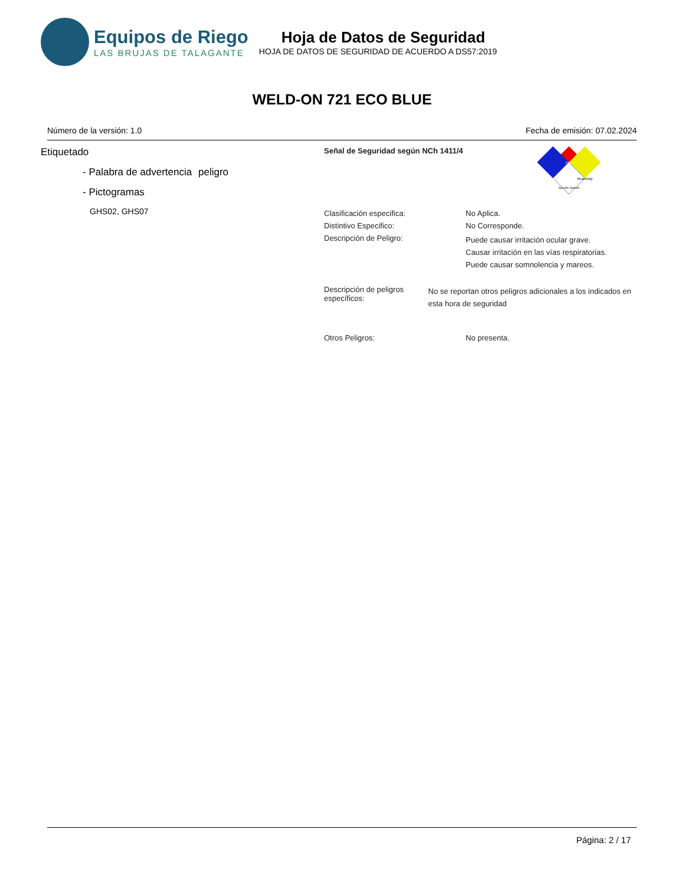Equipos de Riego
LAS BRUJAS DE TALAGANTE
Hoja de Datos de Seguridad
HOJA DE DATOS DE SEGURIDAD DE ACUERDO A DS57:2019
WELD-ON 721 ECO BLUE
Número de la versión: 1.0 Fecha de emisión: 07.02.2024
Etiquetado
- Palabra de advertencia
peligro
- Pictogramas
GHS02, GHS07
Señal de Seguridad según NCh 1411/4
Fire
Health
Reactivity
Specific Hazard
Clasificación especifica: No Aplica.
Distintivo Especifico: No Corresponde.
Descripción de Peligro: Puede causar irritación ocular grave.
Causar irritación en las vías respiratorias.
Puede causar somnolencia y mareos.
Descripción de peligros específicos: No se reportan otros peligros adicionales a los indicados en esta hora de seguridad
Otros Peligros: No presenta.
Página: 2 / 17